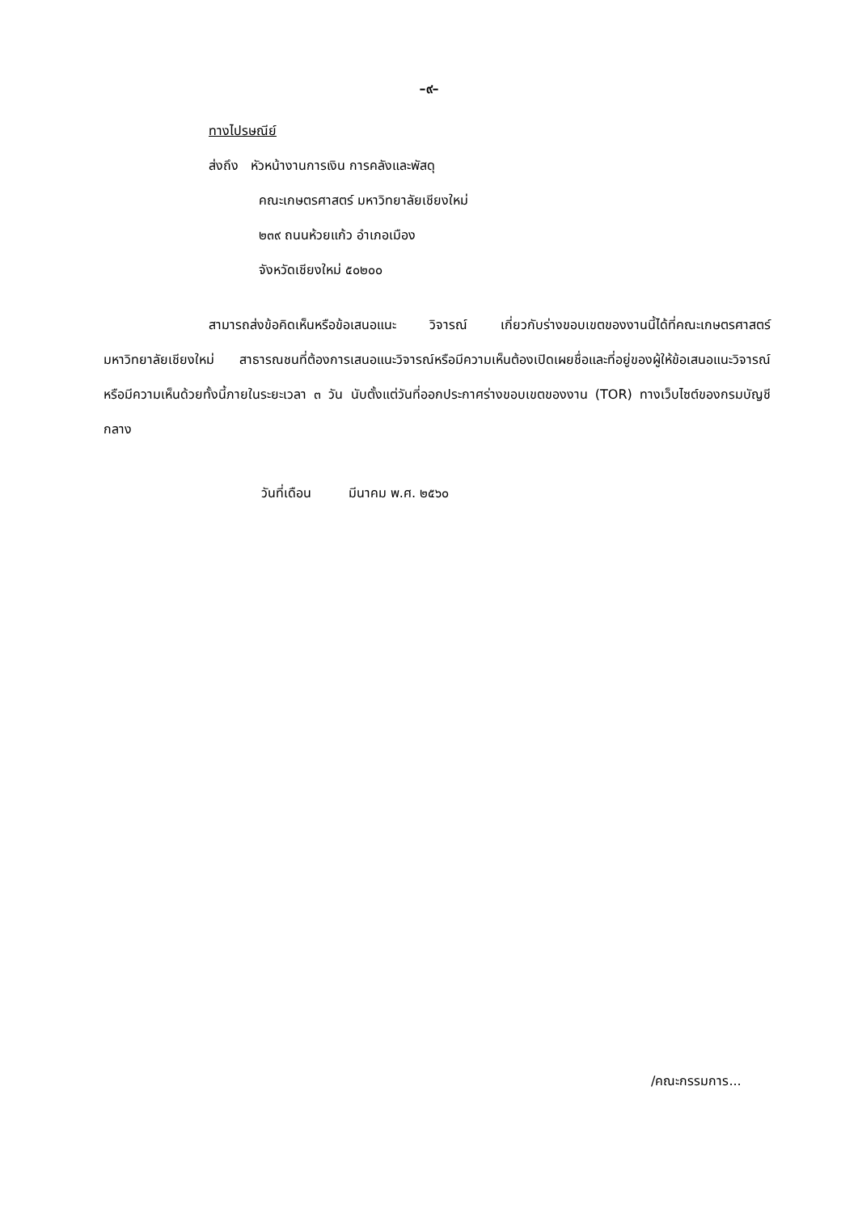–๙–
ทางไปรษณีย์
ส่งถึง หัวหน้างานการเงิน การคลังและพัสดุ
คณะเกษตรศาสตร์ มหาวิทยาลัยเชียงใหม่
๒๓๙ ถนนห้วยแก้ว อำเภอเมือง
จังหวัดเชียงใหม่ ๕๐๒๐๐
สามารถส่งข้อคิดเห็นหรือข้อเสนอแนะ วิจารณ์ เกี่ยวกับร่างขอบเขตของงานนี้ได้ที่คณะเกษตรศาสตร์มหาวิทยาลัยเชียงใหม่ สาธารณชนที่ต้องการเสนอแนะวิจารณ์หรือมีความเห็นต้องเปิดเผยชื่อและที่อยู่ของผู้ให้ข้อเสนอแนะวิจารณ์หรือมีความเห็นด้วยทั้งนี้ภายในระยะเวลา ๓ วัน นับตั้งแต่วันที่ออกประกาศร่างขอบเขตของงาน (TOR) ทางเว็บไซต์ของกรมบัญชีกลาง
วันที่เดือน มีนาคม พ.ศ. ๒๕๖๐
/คณะกรรมการ...